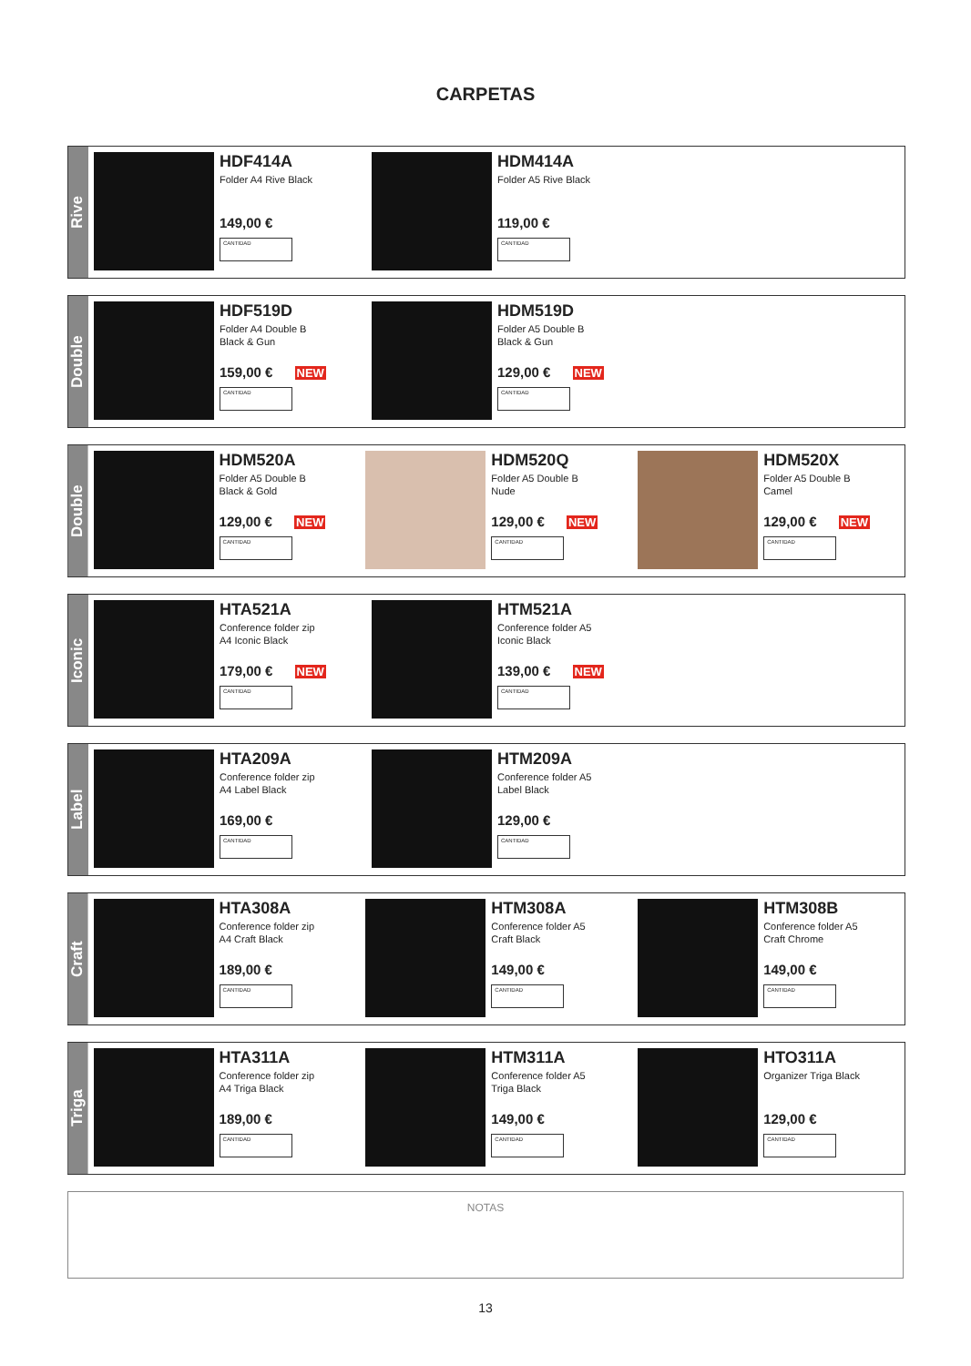CARPETAS
Rive
HDF414A
Folder A4 Rive Black
149,00 €
CANTIDAD
HDM414A
Folder A5 Rive Black
119,00 €
CANTIDAD
Double
HDF519D
Folder A4 Double B
Black & Gun
159,00 € NEW
CANTIDAD
HDM519D
Folder A5 Double B
Black & Gun
129,00 € NEW
CANTIDAD
Double
HDM520A
Folder A5 Double B
Black & Gold
129,00 € NEW
CANTIDAD
HDM520Q
Folder A5 Double B
Nude
129,00 € NEW
CANTIDAD
HDM520X
Folder A5 Double B
Camel
129,00 € NEW
CANTIDAD
Iconic
HTA521A
Conference folder zip
A4 Iconic Black
179,00 € NEW
CANTIDAD
HTM521A
Conference folder A5
Iconic Black
139,00 € NEW
CANTIDAD
Label
HTA209A
Conference folder zip
A4 Label Black
169,00 €
CANTIDAD
HTM209A
Conference folder A5
Label Black
129,00 €
CANTIDAD
Craft
HTA308A
Conference folder zip
A4 Craft Black
189,00 €
CANTIDAD
HTM308A
Conference folder A5
Craft Black
149,00 €
CANTIDAD
HTM308B
Conference folder A5
Craft Chrome
149,00 €
CANTIDAD
Triga
HTA311A
Conference folder zip
A4 Triga Black
189,00 €
CANTIDAD
HTM311A
Conference folder A5
Triga Black
149,00 €
CANTIDAD
HTO311A
Organizer Triga Black
129,00 €
CANTIDAD
NOTAS
13